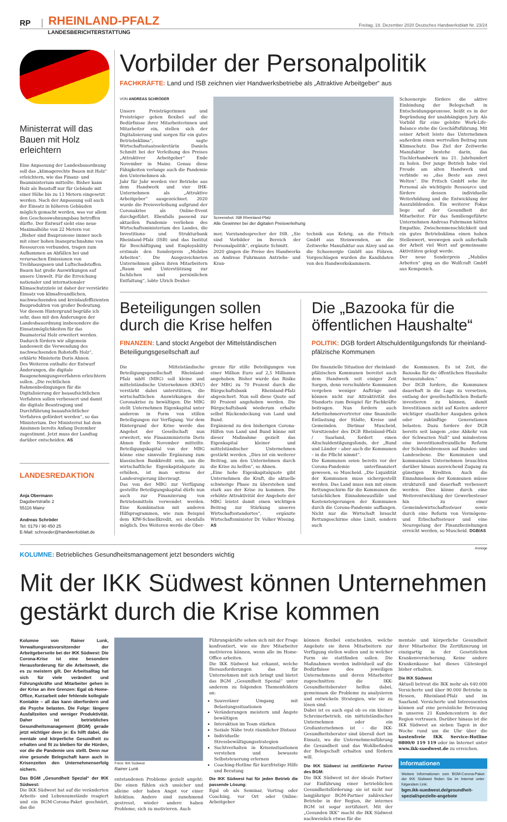RP RHEINLAND-PFALZ Freitag, 18. Dezember 2020 Deutsches Handwerksblatt Nr. 23/24
LANDESBERICHTERSTATTUNG
Ministerrat will das Bauen mit Holz erleichtern
Eine Anpassung der Landesbauordnung soll das „klimagerechte Bauen mit Holz“ erleichtern, wie das Finanz- und Bauministerium mitteilte. Bisher kann Holz als Baustoff nur für Gebäude mit einer Höhe bis zu 13 Metern eingesetzt werden. Nach der Anpassung soll auch der Einsatz in höheren Gebäuden möglich gemacht werden, was vor allem den Geschosswohnungsbau betreffen dürfte. Der Entwurf sieht eine neue Maximalhöhe von 22 Metern vor.
„Bisher sind Bauprozesse immer noch mit einer hohen Inanspruchnahme von Ressourcen verbunden, tragen zum Aufkommen an Abfällen bei und verursachen Emissionen von Treibhausgasen und Luftschadstoffen. Bauen hat große Auswirkungen auf unsere Umwelt. Für die Erreichung nationaler und internationaler Klimaschutzziele ist daher der verstärkte Einsatz von klimafreundlichen, nachwachsenden und kreislaufeffizienten Bauprodukten von großer Bedeutung. Vor diesem Hintergrund begrüße ich sehr, dass mit den Änderungen der Landesbauordnung insbesondere die Einsatzmöglichkeiten für das Baumaterial Holz erweitert werden. Dadurch fördern wir allgemein landesweit die Verwendung des nachwachsenden Rohstoffs Holz“, erklärte Ministerin Doris Ahnen.
Des Weiteren enthalte der Entwurf Änderungen, die digitale Baugenehmigungsverfahren erleichtern sollen. „Die rechtlichen Rahmenbedingungen für die Digitalisierung der bauaufsichtlichen Verfahren sollen verbessert und damit die digitale Beantragung und Durchführung bauaufsichtlicher Verfahren gefördert werden“, so das Ministerium. Der Ministerrat hat dem Ansinnen bereits Anfang Dezember zugestimmt. Jetzt muss der Landtag darüber entscheiden. AS
LANDESREDAKTION
Anja Obermann
Dagobertstraße 2
55116 Mainz
Andreas Schröder
Tel: 0179 / 90 450 25
E-Mail: schroeder@handwerksblatt.de
Vorbilder der Personalpolitik
FACHKRÄFTE: Land und ISB zeichnen vier Handwerksbetriebe als „Attraktive Arbeitgeber“ aus
VON ANDREAS SCHRÖDER
Unsere Preisträgerinnen und Preisträger gehen flexibel auf die Bedürfnisse ihrer Mitarbeiterinnen und Mitarbeiter ein, stellen sich der Digitalisierung und sorgen für ein gutes Betriebsklima“, sagte Wirtschaftsstaatssekretärin Daniela Schmitt bei der Verleihung des Preises „Attraktiver Arbeitgeber“ Ende November in Mainz. Genau diese Fähigkeiten verlange auch die Pandemie den Unternehmen ab.
Jahr für Jahr werden vier Betriebe aus dem Handwerk und vier IHK-Unternehmen als „Attraktive Arbeitgeber“ ausgezeichnet. 2020 wurde die Preisverleihung aufgrund der Coronakrise als Online-Event durchgeführt. Ebenfalls passend zur aktuellen Pandemie verliehen des Wirtschaftsministerium des Landes, die Investitions- und Strukturbank Rheinland-Pfalz (ISB) und das Institut für Beschäftigung und Employability erstmals den Sonderpreis „Mobiles Arbeiten“. Die Ausgezeichneten Unternehmen gäben ihren Mitarbeitern „Raum und Unterstützung zur fachlichen und persönlichen Entfaltung“, lobte Ulrich Dexhei-
Screenshot: ISB Rheinland-Pfalz
Alle Gewinner bei der digitalen Preisverleihung
mer, Vorstandssprecher der ISB. „Sie sind Vorbilder im Bereich der Personalpolitik“, ergänzte Schmitt.
2020 gingen die Preise des Handwerks an Andreas Fuhrmann Antriebs- und Kran-
technik aus Kehrig, an die Fritsch GmbH aus Steinwenden, an die Zeitwerke Manufaktur aus Alzey und an die Schoenergie GmbH aus Föhren. Vorgeschlagen wurden die Kandidaten von den Handwerkskammern.
Schoenergie fördere die aktive Einbindung der Belegschaft in Entscheidungsprozesse, heißt es in der Begründung der unabhängigen Jury. Als Vorbild für eine gelebte Work-Life-Balance stehe die Geschäftsführung. Mit seiner Arbeit leiste das Unternehmen außerdem einen wertvollen Beitrag zum Klimaschutz. Das Ziel der Zeitwerke Manufaktur bestehe darin, das Tischlerhandwerk ins 21. Jahrhundert zu holen. Der junge Betrieb habe viel Freude am alten Handwerk und verbinde so „das Beste aus zwei Welten“. Die Fritsch GmbH sehe ihr Personal als wichtigste Ressource und fördere dessen individuelle Weiterbildung und die Entwicklung der Auszubildenden. Ein weiterer Fokus liege auf der Gesundheit der Mitarbeiter. Für das familiengeführte Unternehmen Andreas Fuhrmann hätten Empathie, Zwischenmenschlichkeit und ein gutes Betriebsklima einen hohen Stellenwert, weswegen auch außerhalb der Arbeit viel Wert auf gemeinsame Aktivitäten gelegt werde.
Der neue Sonderpreis „Mobiles Arbeiten“ ging an die Wolfcraft GmbH aus Kempenich.
Beteiligungen sollen durch die Krise helfen
FINANZEN: Land stockt Angebot der Mittelständischen Beteiligungsgesellschaft auf
Die Mittelständische Beteiligungsgesellschaft Rheinland-Pfalz mbH (MBG) soll kleine und mittelständische Unternehmen (KMU) verstärkt dabei unterstützen, die wirtschaftlichen Auswirkungen der Coronakrise zu bewältigen. Die MBG stellt Unternehmen Eigenkapital unter anderem in Form von stillen Beteiligungen zur Verfügung. Vor dem Hintergrund der Krise werde das Angebot der Gesellschaft nun erweitert, wie Finanzministerin Doris Ahnen Ende November mitteilte. Beteiligungskapital von der MBG könne eine sinnvolle Ergänzung zum klassischen Bankkredit sein, um die wirtschaftliche Eigenkapitalquote zu erhöhen, ist man seitens der Landesregierung überzeugt.
Das von der MBG zur Verfügung gestellte Beteiligungskapital dürfe nun auch zur Finanzierung von Betriebsmitteln verwendet werden. Eine Kombination mit anderen Hilfsprogrammen, wie zum Beispiel dem KfW-Schnellkredit, sei ebenfalls möglich. Des Weiteren werde die Ober-
grenze für stille Beteiligungen von einer Million Euro auf 2,5 Millionen angehoben. Bisher wurde das Risiko der MBG zu 70 Prozent durch die Bürgschaftsbank Rheinland-Pfalz abgesichert. Nun soll diese Quote auf 80 Prozent angehoben werden. Die Bürgschaftsbank wiederum erhalte selbst Rückendeckung von Land und Bund.
Ergänzend zu den bisherigen Corona-Hilfen von Land und Bund könne mit dieser Maßnahme gezielt das Eigenkapital kleiner und mittelständischer Unternehmen gestärkt werden. „Dies ist ein weiterer Beitrag, um den Unternehmen durch die Krise zu helfen“, so Ahnen.
„Eine hohe Eigenkapitalquote gibt Unternehmen die Kraft, die aktuelle schwierige Phase zu überstehen und stark aus der Krise zu kommen. Die erhöhte Attraktivität der Angebote der MBG leistet damit einen wichtigen Beitrag zur Stärkung unseres Wirtschaftsstandortes“, ergänzte Wirtschaftsminister Dr. Volker Wissing. AS
Die „Bazooka für die öffentlichen Haushalte“
POLITIK: DGB fordert Altschuldentilgungsfonds für rheinland-pfälzische Kommunen
Die finanzielle Situation der rheinland-pfälzischen Kommunen bereitet auch dem Handwerk seit einiger Zeit Sorgen, denn verschuldete Kommunen vergeben weniger Aufträge und können nicht zur Attraktivität des Standorts zum Beispiel für Fachkräfte beitragen. Nun fordern auch Arbeitnehmervertreter eine finanzielle Entlastung der Städte, Kreise und Gemeinden. Dietmar Muscheid, Vorsitzender des DGB Rheinland-Pfalz / Saarland, fordert einen Altschuldentilgungsfonds, der „Bund und Länder – aber auch die Kommunen – in die Pflicht nimmt“.
Die Kommunen seien bereits vor der Corona-Pandemie unterfinanziert gewesen, so Muscheid. „Die Liquidität der Kommunen muss sichergestellt werden. Das Land muss nun mit einem Rettungsschirm für die Kommunen die tatsächlichen Einnahmeausfälle und Kostensteigerungen der Kommunen durch die Corona-Pandemie auffangen. Nicht nur die Wirtschaft braucht Rettungsschirme ohne Limit, sondern auch
die Kommunen. Es ist Zeit, die Bazooka für die öffentlichen Haushalte herauszuholen.“
Der DGB fordere, die Kommunen dauerhaft in die Lage zu versetzen, entlang der gesellschaftlichen Bedarfe investieren zu können, damit Investitionen nicht auf Kosten anderer wichtiger staatlicher Ausgaben gehen oder zukünftige Generationen belasten. Dazu fordere der DGB bereits seit langem „eine Abkehr von der Schwarzen Null“ und mindestens eine investitionsfreundliche Reform der Schuldenbremsen auf Bundes- und Landesebene. Die Kommunen und kommunalen Unternehmen brauchten darüber hinaus ausreichend Zugang zu günstigen Krediten. Auch die Einnahmebasis der Kommunen müsse strukturell und dauerhaft verbessert werden. Dies könne durch eine Weiterentwicklung der Gewerbesteuer hin zu einer Gemeindewirtschaftssteuer sowie durch eine Reform von Vermögens- und Erbschaftssteuer und eine Neuregelung der Finanzbeziehungen erreicht werden, so Muscheid. DGB/AS
Anzeige
KOLUMNE: Betriebliches Gesundheitsmanagement jetzt besonders wichtig
Mit der IKK Südwest können Unternehmen gestärkt durch die Krise kommen
Kolumne von Rainer Lunk, Verwaltungsratsvorsitzender der Arbeitgeberseite bei der IKK Südwest: Die Corona-Krise ist eine besondere Herausforderung für die Arbeitswelt, die es zu meistern gilt. Der Arbeitsalltag hat sich für viele verändert und Führungskräfte und Mitarbeiter gehen in der Krise an ihre Grenzen: Egal ob Home-Office, Kurzarbeit oder fehlende kollegiale Kontakte – all das kann überfordern und die Psyche belasten. Die Folge: längere Ausfallzeiten und weniger Produktivität. Daher ist betriebliches Gesundheitsmanagement (BGM) gerade jetzt wichtiger denn je: Es hilft dabei, die mentale und körperliche Gesundheit zu erhalten und fit zu bleiben für die Hürden, vor die die Pandemie uns stellt. Denn nur eine gesunde Belegschaft kann auch in Krisenzeiten den Unternehmenserfolg sichern.
Das BGM „Gesundheit Spezial“ der IKK Südwest:
Die IKK Südwest hat auf die veränderten Arbeits- und Lebensumstände reagiert und ein BGM-Corona-Paket geschnürt, das die
Fotos: IKK Südwest
Rainer Lunk
entstandenen Probleme gezielt angeht: Die einen fühlen sich unsicher und alleine oder haben Angst vor einer Infektion. Andere sind zunehmend gestresst, wieder andere haben Probleme, sich zu motivieren. Auch
Führungskräfte sehen sich mit der Frage konfrontiert, wie sie ihre Mitarbeiter motivieren können, wenn alle im Home-Office arbeiten.
Die IKK Südwest hat erkannt, welche Herausforderungen das für Unternehmen mit sich bringt und bietet das BGM „Gesundheit Spezial“ unter anderem zu folgenden Themenfeldern an:
Souveräner Umgang mit Belastungssituationen
Veränderungen meistern und Ängste bewältigen
Interaktion im Team stärken
Soziale Nähe trotz räumlicher Distanz
Individuelle Stressbewältigungsstrategien
Suchtverhalten in Krisensituationen verstehen und bewusste Selbststeuerung erlernen
Coaching-Hotline für kurzfristige Hilfe und Beratung
Die IKK Südwest hat für jeden Betrieb die passende Lösung:
Egal ob als Seminar, Vortrag oder Coaching, vor Ort oder Online: Arbeitgeber
können flexibel entscheiden, welche Angebote sie ihren Mitarbeitern zur Verfügung stellen wollen und in welcher Form sie stattfinden sollen. Die Maßnahmen werden individuell auf die Bedürfnisse des jeweiligen Unternehmens und deren Mitarbeiter zugeschnitten: die IKK-Gesundheitsberater helfen dabei, gemeinsam die Probleme zu analysieren und entwickeln Strategien, wie sie zu lösen sind.
Dabei ist es auch egal ob es ein kleiner Schreinerbetrieb, ein mittelständisches Unternehmen oder ein Großunternehmen ist – die IKK-Gesundheitsberater sind überall dort im Einsatz, wo die Unternehmensführung die Gesundheit und das Wohlbefinden der Belegschaft erhalten und fördern will.
Die IKK Südwest ist zertifizierter Partner des BGM:
Die IKK Südwest ist der ideale Partner zur Einführung einer betrieblichen Gesundheitsförderung: sie ist nicht nur langjähriger BGM-Partner zahlreicher Betriebe in der Region, ihr internes BGM ist sogar zertifiziert. Mit der „Gesunden IKK“ macht die IKK Südwest nachweislich etwas für die
mentale und körperliche Gesundheit ihrer Mitarbeiter. Die Zertifizierung ist einzigartig in der Gesetzlichen Krankenversicherung. Keine andere Krankenkasse hat dieses Gütesiegel bisher erhalten.
Die IKK Südwest
Aktuell betreut die IKK mehr als 640.000 Versicherte und über 90.000 Betriebe in Hessen, Rheinland-Pfalz und im Saarland. Versicherte und Interessenten können auf eine persönliche Betreuung in unseren 21 Kundencentern in der Region vertrauen. Darüber hinaus ist die IKK Südwest an sieben Tagen in der Woche rund um die Uhr über die kostenfreie IKK Service-Hotline 0800/0 119 119 oder im Internet unter www.ikk-suedwest.de zu erreichen.
Informationen
Weitere Informationen zum BGM-Corona-Paket der IKK Südwest finden Sie im Internet unter folgendem Link:
bgm.ikk-suedwest.de/gesundheit-spezial/spezielle-angebote